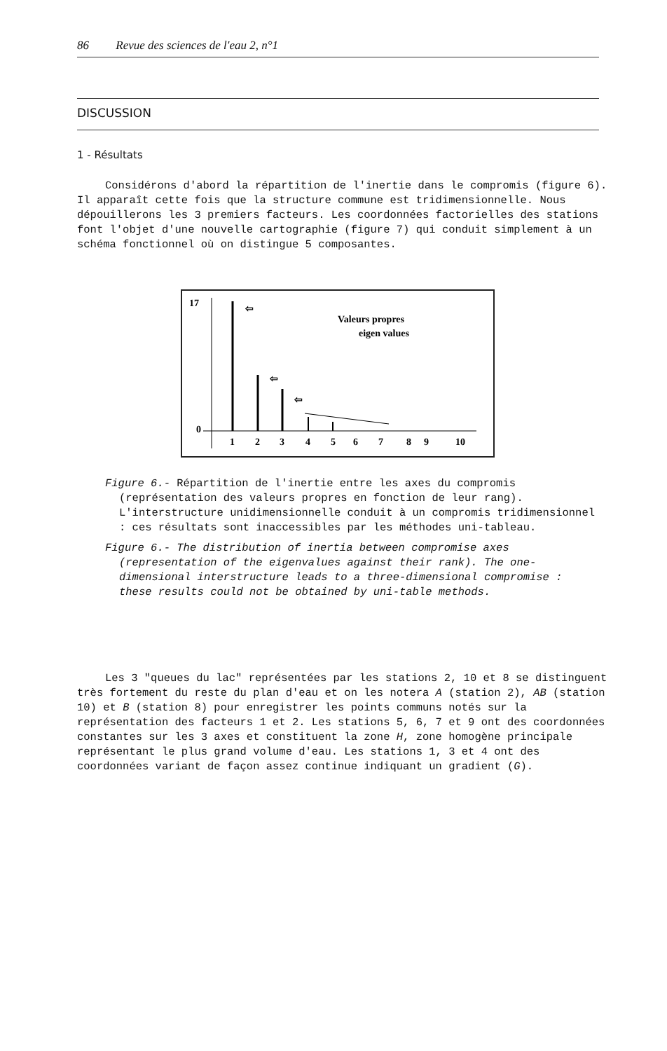86 Revue des sciences de l'eau 2, n°1
DISCUSSION
1 - Résultats
Considérons d'abord la répartition de l'inertie dans le compromis (figure 6). Il apparaît cette fois que la structure commune est tridimensionnelle. Nous dépouillerons les 3 premiers facteurs. Les coordonnées factorielles des stations font l'objet d'une nouvelle cartographie (figure 7) qui conduit simplement à un schéma fonctionnel où on distingue 5 composantes.
17
0
⇦
⇦
⇦
Valeurs propres
eigen values
1
2
3
4
5
6
7
8
9
10
Figure 6.- Répartition de l'inertie entre les axes du compromis (représentation des valeurs propres en fonction de leur rang). L'interstructure unidimensionnelle conduit à un compromis tridimensionnel : ces résultats sont inaccessibles par les méthodes uni-tableau.
Figure 6.- The distribution of inertia between compromise axes (representation of the eigenvalues against their rank). The one-dimensional interstructure leads to a three-dimensional compromise : these results could not be obtained by uni-table methods.
Les 3 "queues du lac" représentées par les stations 2, 10 et 8 se distinguent très fortement du reste du plan d'eau et on les notera A (station 2), AB (station 10) et B (station 8) pour enregistrer les points communs notés sur la représentation des facteurs 1 et 2. Les stations 5, 6, 7 et 9 ont des coordonnées constantes sur les 3 axes et constituent la zone H, zone homogène principale représentant le plus grand volume d'eau. Les stations 1, 3 et 4 ont des coordonnées variant de façon assez continue indiquant un gradient (G).